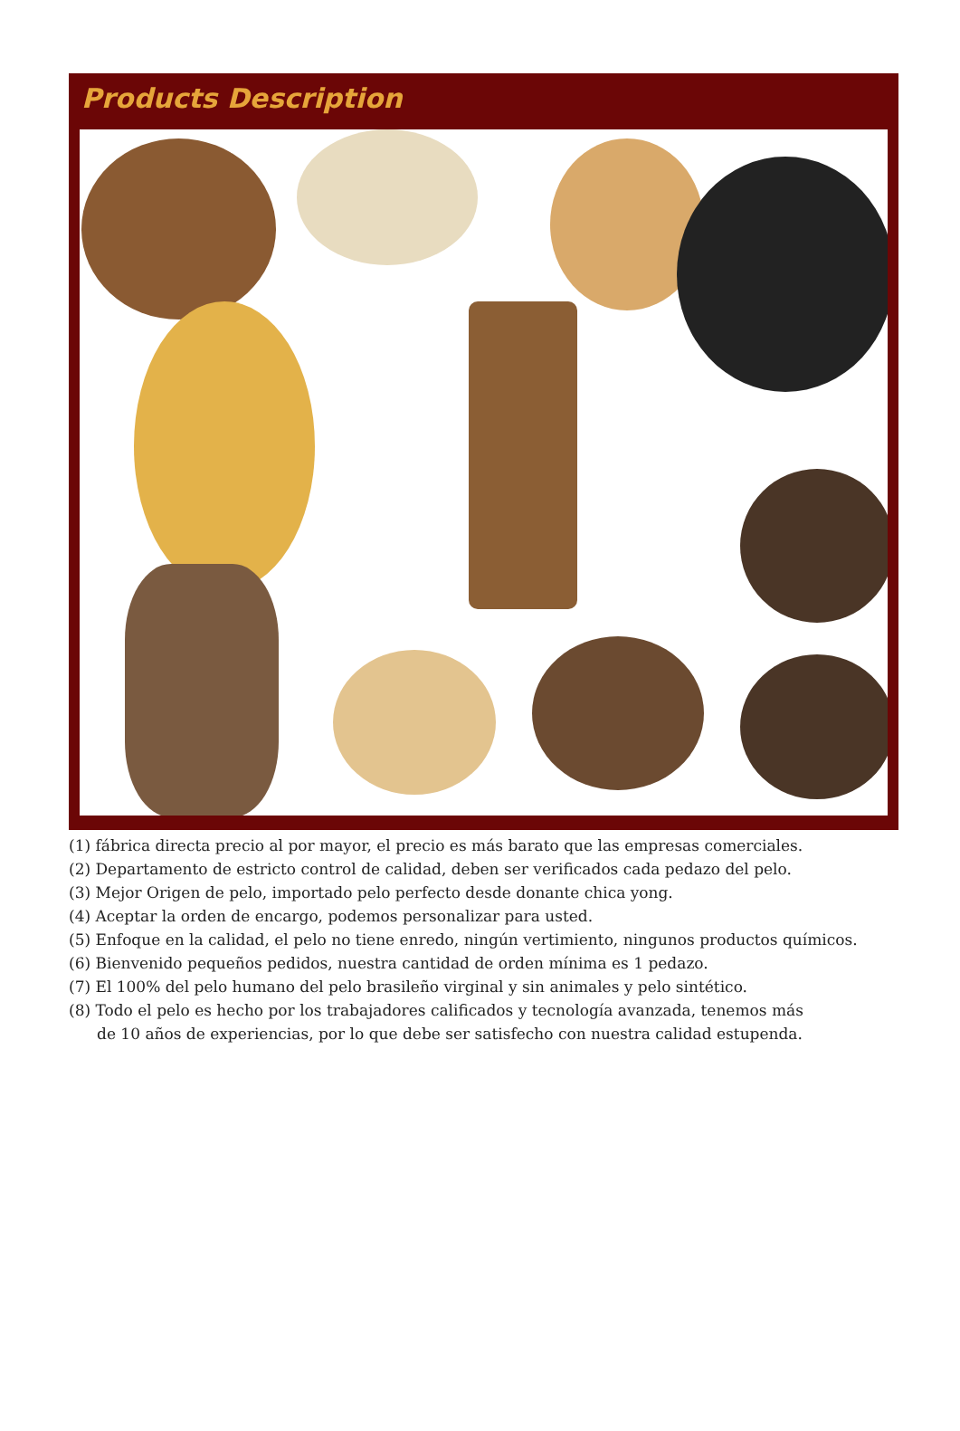Products Description
(1) fábrica directa precio al por mayor, el precio es más barato que las empresas comerciales.
(2) Departamento de estricto control de calidad, deben ser verificados cada pedazo del pelo.
(3) Mejor Origen de pelo, importado pelo perfecto desde donante chica yong.
(4) Aceptar la orden de encargo, podemos personalizar para usted.
(5) Enfoque en la calidad, el pelo no tiene enredo, ningún vertimiento, ningunos productos químicos.
(6) Bienvenido pequeños pedidos, nuestra cantidad de orden mínima es 1 pedazo.
(7) El 100% del pelo humano del pelo brasileño virginal y sin animales y pelo sintético.
(8) Todo el pelo es hecho por los trabajadores calificados y tecnología avanzada, tenemos más
de 10 años de experiencias, por lo que debe ser satisfecho con nuestra calidad estupenda.